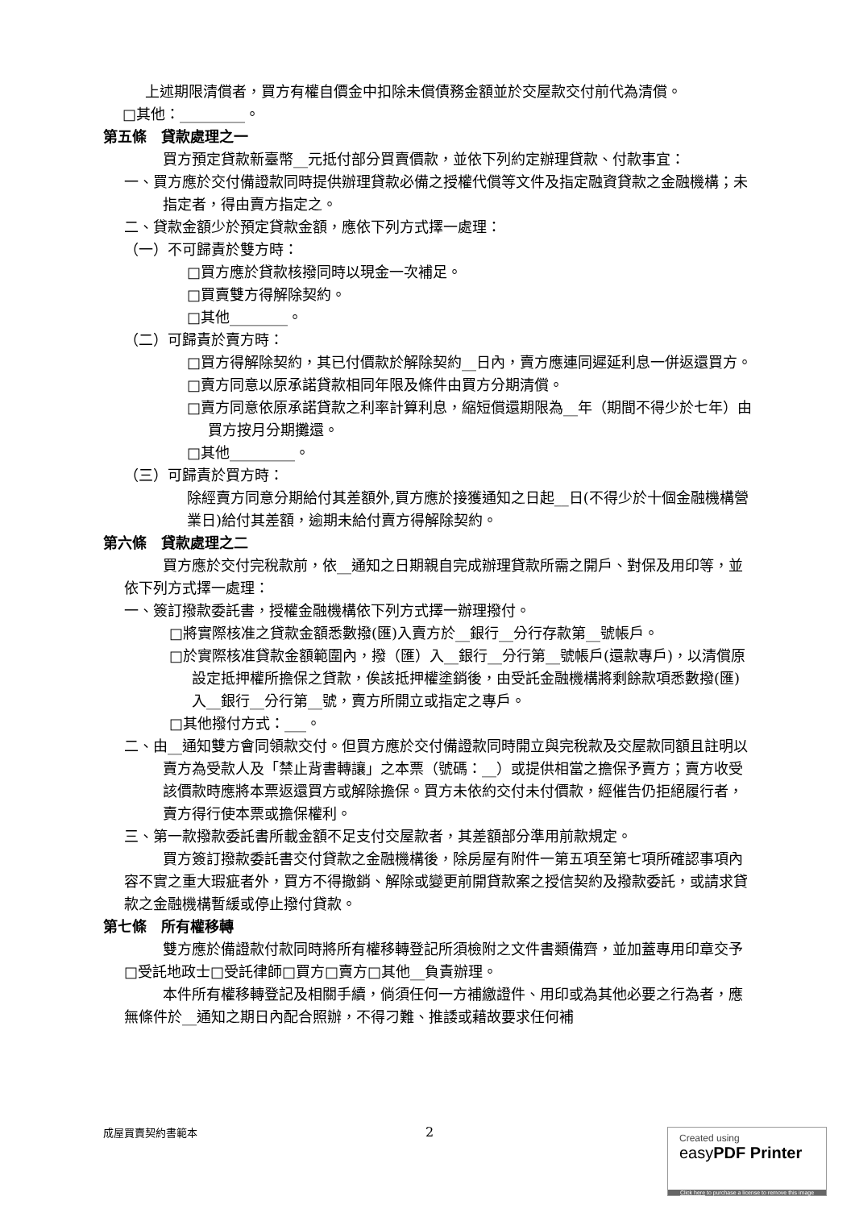上述期限清償者，買方有權自價金中扣除未償債務金額並於交屋款交付前代為清償。
□其他：_________。
第五條　貸款處理之一
買方預定貸款新臺幣__元抵付部分買賣價款，並依下列約定辦理貸款、付款事宜：
一、買方應於交付備證款同時提供辦理貸款必備之授權代償等文件及指定融資貸款之金融機構；未指定者，得由賣方指定之。
二、貸款金額少於預定貸款金額，應依下列方式擇一處理：
（一）不可歸責於雙方時：
□買方應於貸款核撥同時以現金一次補足。
□買賣雙方得解除契約。
□其他________。
（二）可歸責於賣方時：
□買方得解除契約，其已付價款於解除契約__日內，賣方應連同遲延利息一併返還買方。
□賣方同意以原承諾貸款相同年限及條件由買方分期清償。
□賣方同意依原承諾貸款之利率計算利息，縮短償還期限為__年（期間不得少於七年）由買方按月分期攤還。
□其他_________。
（三）可歸責於買方時：
除經賣方同意分期給付其差額外,買方應於接獲通知之日起__日(不得少於十個金融機構營業日)給付其差額，逾期未給付賣方得解除契約。
第六條　貸款處理之二
買方應於交付完稅款前，依__通知之日期親自完成辦理貸款所需之開戶、對保及用印等，並依下列方式擇一處理：
一、簽訂撥款委託書，授權金融機構依下列方式擇一辦理撥付。
□將實際核准之貸款金額悉數撥(匯)入賣方於__銀行__分行存款第__號帳戶。
□於實際核准貸款金額範圍內，撥（匯）入__銀行__分行第__號帳戶(還款專戶)，以清償原設定抵押權所擔保之貸款，俟該抵押權塗銷後，由受託金融機構將剩餘款項悉數撥(匯)入__銀行__分行第__號，賣方所開立或指定之專戶。
□其他撥付方式：___。
二、由__通知雙方會同領款交付。但買方應於交付備證款同時開立與完稅款及交屋款同額且註明以賣方為受款人及「禁止背書轉讓」之本票（號碼：__）或提供相當之擔保予賣方；賣方收受該價款時應將本票返還買方或解除擔保。買方未依約交付未付價款，經催告仍拒絕履行者，賣方得行使本票或擔保權利。
三、第一款撥款委託書所載金額不足支付交屋款者，其差額部分準用前款規定。
買方簽訂撥款委託書交付貸款之金融機構後，除房屋有附件一第五項至第七項所確認事項內容不實之重大瑕疵者外，買方不得撤銷、解除或變更前開貸款案之授信契約及撥款委託，或請求貸款之金融機構暫緩或停止撥付貸款。
第七條　所有權移轉
雙方應於備證款付款同時將所有權移轉登記所須檢附之文件書類備齊，並加蓋專用印章交予□受託地政士□受託律師□買方□賣方□其他__負責辦理。
本件所有權移轉登記及相關手續，倘須任何一方補繳證件、用印或為其他必要之行為者，應無條件於__通知之期日內配合照辦，不得刁難、推諉或藉故要求任何補
成屋買賣契約書範本 2
Created using
easyPDF Printer
Click here to purchase a license to remove this image